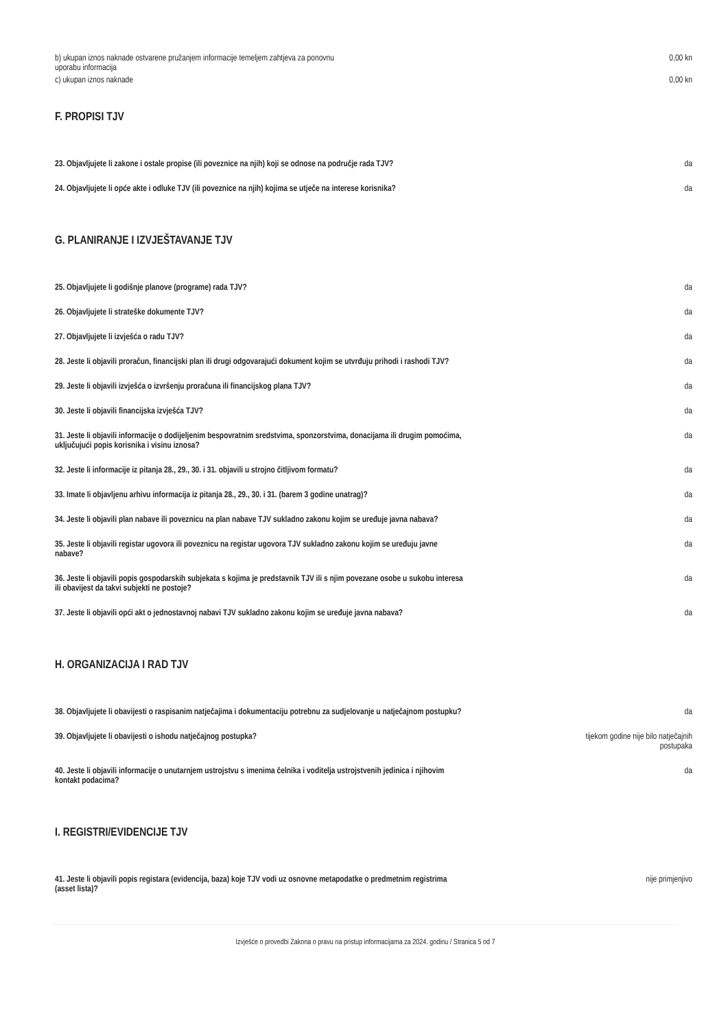| b) ukupan iznos naknade ostvarene pružanjem informacije temeljem zahtjeva za ponovnu uporabu informacija | 0,00 kn |
| c) ukupan iznos naknade | 0,00 kn |
F. PROPISI TJV
| 23. Objavljujete li zakone i ostale propise (ili poveznice na njih) koji se odnose na područje rada TJV? | da |
| 24. Objavljujete li opće akte i odluke TJV (ili poveznice na njih) kojima se utječe na interese korisnika? | da |
G. PLANIRANJE I IZVJEŠTAVANJE TJV
| 25. Objavljujete li godišnje planove (programe) rada TJV? | da |
| 26. Objavljujete li strateške dokumente TJV? | da |
| 27. Objavljujete li izvješća o radu TJV? | da |
| 28. Jeste li objavili proračun, financijski plan ili drugi odgovarajući dokument kojim se utvrđuju prihodi i rashodi TJV? | da |
| 29. Jeste li objavili izvješća o izvršenju proračuna ili financijskog plana TJV? | da |
| 30. Jeste li objavili financijska izvješća TJV? | da |
| 31. Jeste li objavili informacije o dodijeljenim bespovratnim sredstvima, sponzorstvima, donacijama ili drugim pomoćima, uključujući popis korisnika i visinu iznosa? | da |
| 32. Jeste li informacije iz pitanja 28., 29., 30. i 31. objavili u strojno čitljivom formatu? | da |
| 33. Imate li objavljenu arhivu informacija iz pitanja 28., 29., 30. i 31. (barem 3 godine unatrag)? | da |
| 34. Jeste li objavili plan nabave ili poveznicu na plan nabave TJV sukladno zakonu kojim se uređuje javna nabava? | da |
| 35. Jeste li objavili registar ugovora ili poveznicu na registar ugovora TJV sukladno zakonu kojim se uređuju javne nabave? | da |
| 36. Jeste li objavili popis gospodarskih subjekata s kojima je predstavnik TJV ili s njim povezane osobe u sukobu interesa ili obavijest da takvi subjekti ne postoje? | da |
| 37. Jeste li objavili opći akt o jednostavnoj nabavi TJV sukladno zakonu kojim se uređuje javna nabava? | da |
H. ORGANIZACIJA I RAD TJV
| 38. Objavljujete li obavijesti o raspisanim natječajima i dokumentaciju potrebnu za sudjelovanje u natječajnom postupku? | da |
| 39. Objavljujete li obavijesti o ishodu natječajnog postupka? | tijekom godine nije bilo natječajnih postupaka |
| 40. Jeste li objavili informacije o unutarnjem ustrojstvu s imenima čelnika i voditelja ustrojstvenih jedinica i njihovim kontakt podacima? | da |
I. REGISTRI/EVIDENCIJE TJV
| 41. Jeste li objavili popis registara (evidencija, baza) koje TJV vodi uz osnovne metapodatke o predmetnim registrima (asset lista)? | nije primjenjivo |
Izvješće o provedbi Zakona o pravu na pristup informacijama za 2024. godinu / Stranica 5 od 7